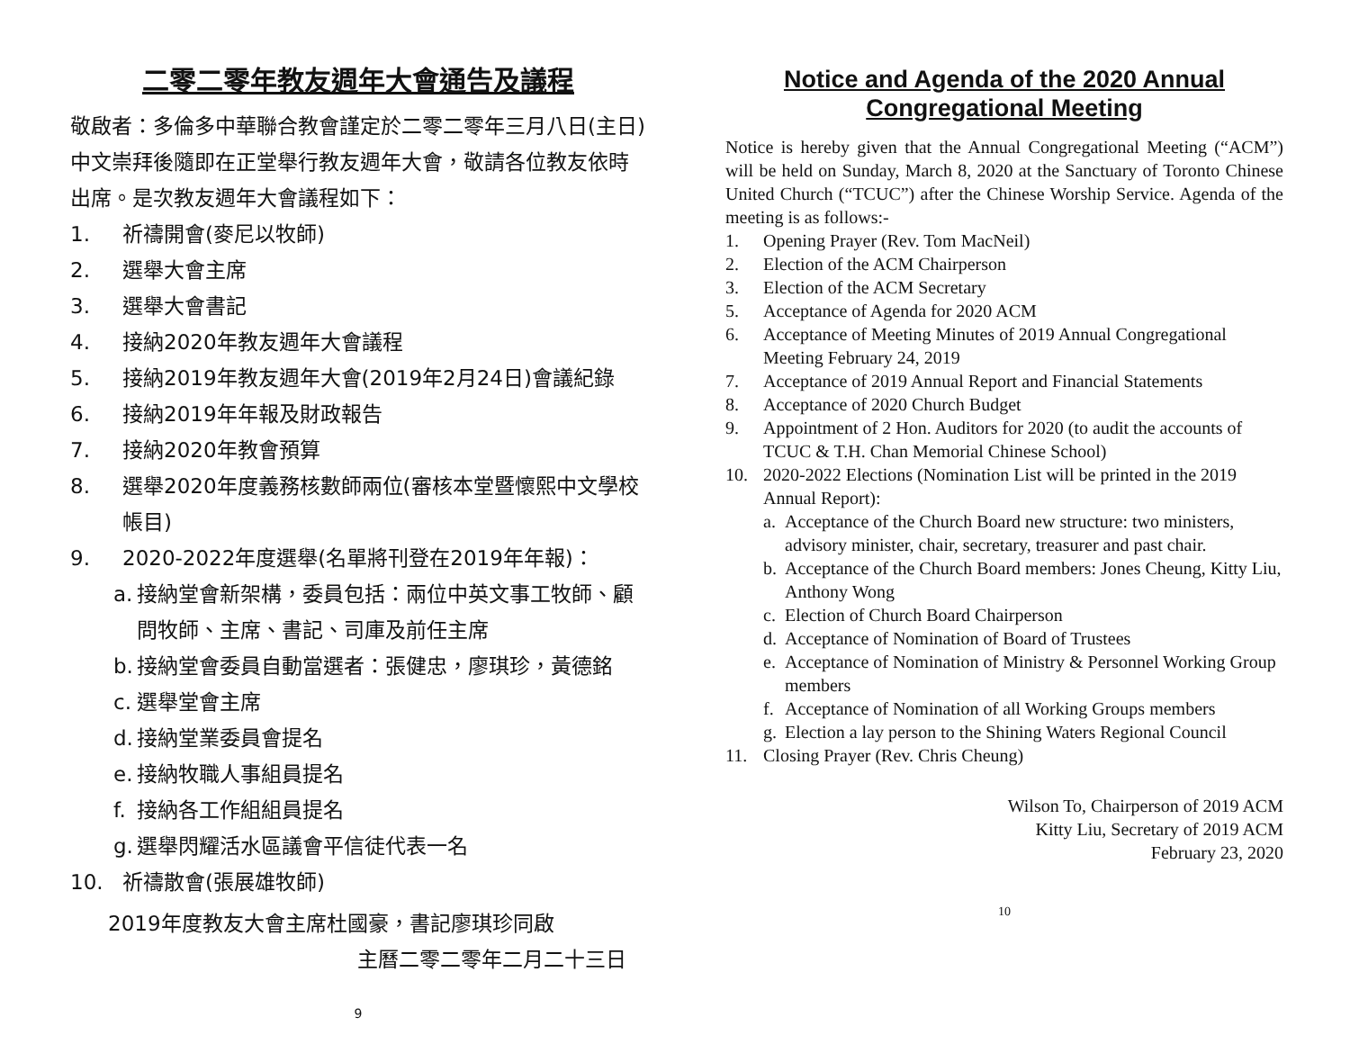二零二零年教友週年大會通告及議程
敬啟者：多倫多中華聯合教會謹定於二零二零年三月八日(主日)中文崇拜後隨即在正堂舉行教友週年大會，敬請各位教友依時出席。是次教友週年大會議程如下：
1. 祈禱開會(麥尼以牧師)
2. 選舉大會主席
3. 選舉大會書記
4. 接納2020年教友週年大會議程
5. 接納2019年教友週年大會(2019年2月24日)會議紀錄
6. 接納2019年年報及財政報告
7. 接納2020年教會預算
8. 選舉2020年度義務核數師兩位(審核本堂暨懷熙中文學校帳目)
9. 2020-2022年度選舉(名單將刊登在2019年年報)：
a. 接納堂會新架構，委員包括：兩位中英文事工牧師、顧問牧師、主席、書記、司庫及前任主席
b. 接納堂會委員自動當選者：張健忠，廖琪珍，黃德銘
c. 選舉堂會主席
d. 接納堂業委員會提名
e. 接納牧職人事組員提名
f. 接納各工作組組員提名
g. 選舉閃耀活水區議會平信徒代表一名
10. 祈禱散會(張展雄牧師)
2019年度教友大會主席杜國豪，書記廖琪珍同啟
主曆二零二零年二月二十三日
9
Notice and Agenda of the 2020 Annual Congregational Meeting
Notice is hereby given that the Annual Congregational Meeting (“ACM”) will be held on Sunday, March 8, 2020 at the Sanctuary of Toronto Chinese United Church (“TCUC”) after the Chinese Worship Service. Agenda of the meeting is as follows:-
1. Opening Prayer (Rev. Tom MacNeil)
2. Election of the ACM Chairperson
3. Election of the ACM Secretary
5. Acceptance of Agenda for 2020 ACM
6. Acceptance of Meeting Minutes of 2019 Annual Congregational Meeting February 24, 2019
7. Acceptance of 2019 Annual Report and Financial Statements
8. Acceptance of 2020 Church Budget
9. Appointment of 2 Hon. Auditors for 2020 (to audit the accounts of TCUC & T.H. Chan Memorial Chinese School)
10. 2020-2022 Elections (Nomination List will be printed in the 2019 Annual Report):
a. Acceptance of the Church Board new structure: two ministers, advisory minister, chair, secretary, treasurer and past chair.
b. Acceptance of the Church Board members: Jones Cheung, Kitty Liu, Anthony Wong
c. Election of Church Board Chairperson
d. Acceptance of Nomination of Board of Trustees
e. Acceptance of Nomination of Ministry & Personnel Working Group members
f. Acceptance of Nomination of all Working Groups members
g. Election a lay person to the Shining Waters Regional Council
11. Closing Prayer (Rev. Chris Cheung)
Wilson To, Chairperson of 2019 ACM
Kitty Liu, Secretary of 2019 ACM
February 23, 2020
10